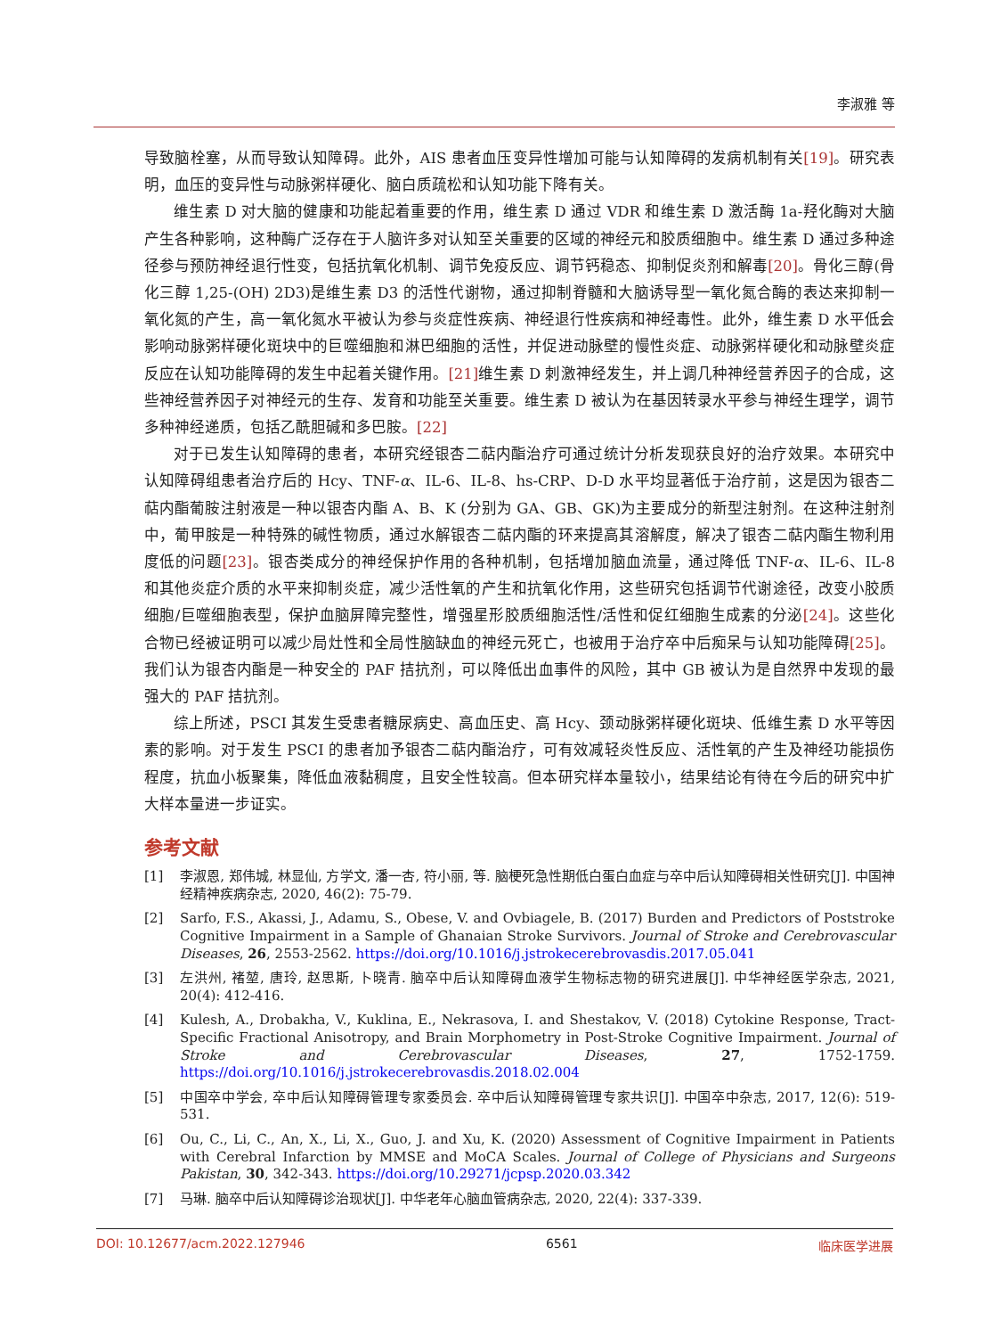李淑雅 等
导致脑栓塞，从而导致认知障碍。此外，AIS 患者血压变异性增加可能与认知障碍的发病机制有关[19]。研究表明，血压的变异性与动脉粥样硬化、脑白质疏松和认知功能下降有关。
维生素 D 对大脑的健康和功能起着重要的作用，维生素 D 通过 VDR 和维生素 D 激活酶 1a-羟化酶对大脑产生各种影响，这种酶广泛存在于人脑许多对认知至关重要的区域的神经元和胶质细胞中。维生素 D 通过多种途径参与预防神经退行性变，包括抗氧化机制、调节免疫反应、调节钙稳态、抑制促炎剂和解毒[20]。骨化三醇(骨化三醇 1,25-(OH) 2D3)是维生素 D3 的活性代谢物，通过抑制脊髓和大脑诱导型一氧化氮合酶的表达来抑制一氧化氮的产生，高一氧化氮水平被认为参与炎症性疾病、神经退行性疾病和神经毒性。此外，维生素 D 水平低会影响动脉粥样硬化斑块中的巨噬细胞和淋巴细胞的活性，并促进动脉壁的慢性炎症、动脉粥样硬化和动脉壁炎症反应在认知功能障碍的发生中起着关键作用。[21] 维生素 D 刺激神经发生，并上调几种神经营养因子的合成，这些神经营养因子对神经元的生存、发育和功能至关重要。维生素 D 被认为在基因转录水平参与神经生理学，调节多种神经递质，包括乙酰胆碱和多巴胺。[22]
对于已发生认知障碍的患者，本研究经银杏二萜内酯治疗可通过统计分析发现获良好的治疗效果。本研究中认知障碍组患者治疗后的 Hcy、TNF-α、IL-6、IL-8、hs-CRP、D-D 水平均显著低于治疗前，这是因为银杏二萜内酯葡胺注射液是一种以银杏内酯 A、B、K (分别为 GA、GB、GK)为主要成分的新型注射剂。在这种注射剂中，葡甲胺是一种特殊的碱性物质，通过水解银杏二萜内酯的环来提高其溶解度，解决了银杏二萜内酯生物利用度低的问题[23]。银杏类成分的神经保护作用的各种机制，包括增加脑血流量，通过降低 TNF-α、IL-6、IL-8 和其他炎症介质的水平来抑制炎症，减少活性氧的产生和抗氧化作用，这些研究包括调节代谢途径，改变小胶质细胞/巨噬细胞表型，保护血脑屏障完整性，增强星形胶质细胞活性/活性和促红细胞生成素的分泌[24]。这些化合物已经被证明可以减少局灶性和全局性脑缺血的神经元死亡，也被用于治疗卒中后痴呆与认知功能障碍[25]。我们认为银杏内酯是一种安全的 PAF 拮抗剂，可以降低出血事件的风险，其中 GB 被认为是自然界中发现的最强大的 PAF 拮抗剂。
综上所述，PSCI 其发生受患者糖尿病史、高血压史、高 Hcy、颈动脉粥样硬化斑块、低维生素 D 水平等因素的影响。对于发生 PSCI 的患者加予银杏二萜内酯治疗，可有效减轻炎性反应、活性氧的产生及神经功能损伤程度，抗血小板聚集，降低血液黏稠度，且安全性较高。但本研究样本量较小，结果结论有待在今后的研究中扩大样本量进一步证实。
参考文献
[1] 李淑恩, 郑伟城, 林显仙, 方学文, 潘一杏, 符小丽, 等. 脑梗死急性期低白蛋白血症与卒中后认知障碍相关性研究[J]. 中国神经精神疾病杂志, 2020, 46(2): 75-79.
[2] Sarfo, F.S., Akassi, J., Adamu, S., Obese, V. and Ovbiagele, B. (2017) Burden and Predictors of Poststroke Cognitive Impairment in a Sample of Ghanaian Stroke Survivors. Journal of Stroke and Cerebrovascular Diseases, 26, 2553-2562. https://doi.org/10.1016/j.jstrokecerebrovasdis.2017.05.041
[3] 左洪州, 褚堃, 唐玲, 赵思斯, 卜晓青. 脑卒中后认知障碍血液学生物标志物的研究进展[J]. 中华神经医学杂志, 2021, 20(4): 412-416.
[4] Kulesh, A., Drobakha, V., Kuklina, E., Nekrasova, I. and Shestakov, V. (2018) Cytokine Response, Tract-Specific Fractional Anisotropy, and Brain Morphometry in Post-Stroke Cognitive Impairment. Journal of Stroke and Cerebrovascular Diseases, 27, 1752-1759. https://doi.org/10.1016/j.jstrokecerebrovasdis.2018.02.004
[5] 中国卒中学会, 卒中后认知障碍管理专家委员会. 卒中后认知障碍管理专家共识[J]. 中国卒中杂志, 2017, 12(6): 519-531.
[6] Ou, C., Li, C., An, X., Li, X., Guo, J. and Xu, K. (2020) Assessment of Cognitive Impairment in Patients with Cerebral Infarction by MMSE and MoCA Scales. Journal of College of Physicians and Surgeons Pakistan, 30, 342-343. https://doi.org/10.29271/jcpsp.2020.03.342
[7] 马琳. 脑卒中后认知障碍诊治现状[J]. 中华老年心脑血管病杂志, 2020, 22(4): 337-339.
DOI: 10.12677/acm.2022.127946 6561 临床医学进展